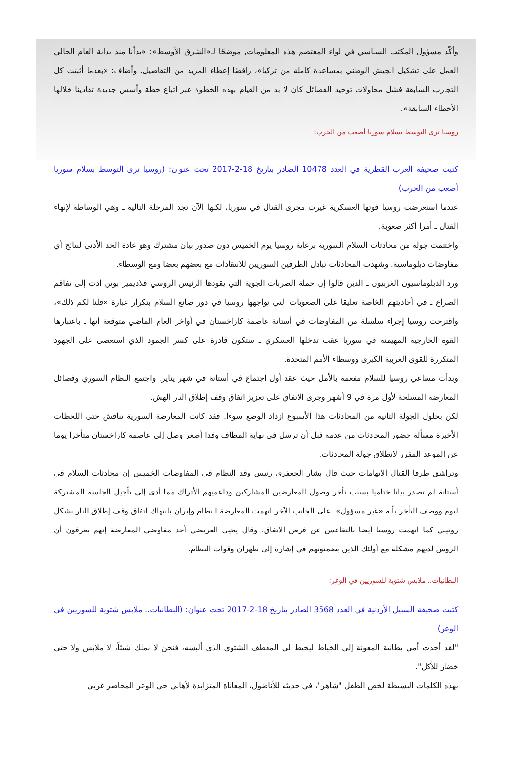وأكّد مسؤول المكتب السياسي في لواء المعتصم هذه المعلومات, موضحًا لـ«الشرق الأوسط»: «بدأنا منذ بداية العام الحالي العمل على تشكيل الجيش الوطني بمساعدة كاملة من تركيا»، رافضًا إعطاء المزيد من التفاصيل. وأضاف: «بعدما أثبتت كل التجارب السابقة فشل محاولات توحيد الفصائل كان لا بد من القيام بهذه الخطوة عبر اتباع خطة وأسس جديدة تفادينا خلالها الأخطاء السابقة».
روسيا ترى التوسط بسلام سوريا أصعب من الحرب:
كتبت صحيفة العرب القطرية في العدد 10478 الصادر بتاريخ 18-2-2017 تحت عنوان: (روسيا ترى التوسط بسلام سوريا أصعب من الحرب)
عندما استعرضت روسيا قوتها العسكرية غيرت مجرى القتال في سوريا، لكنها الآن تجد المرحلة التالية ـ وهي الوساطة لإنهاء القتال ـ أمرا أكثر صعوبة.
واختتمت جولة من محادثات السلام السورية برعاية روسيا يوم الخميس دون صدور بيان مشترك وهو عادة الحد الأدنى لنتائج أي مفاوضات دبلوماسية. وشهدت المحادثات تبادل الطرفين السوريين للانتقادات مع بعضهم بعضا ومع الوسطاء.
ورد الدبلوماسيون الغربيون ـ الذين قالوا إن حملة الضربات الجوية التي يقودها الرئيس الروسي فلاديمير بوتن أدت إلى تفاقم الصراع ـ في أحاديثهم الخاصة تعليقا على الصعوبات التي تواجهها روسيا في دور صانع السلام بتكرار عبارة «قلنا لكم ذلك»، واقترحت روسيا إجراء سلسلة من المفاوضات في أستانة عاصمة كازاخستان في أواخر العام الماضي متوقعة أنها ـ باعتبارها القوة الخارجية المهيمنة في سوريا عقب تدخلها العسكري ـ ستكون قادرة على كسر الجمود الذي استعصى على الجهود المتكررة للقوى الغربية الكبرى ووسطاء الأمم المتحدة.
وبدأت مساعي روسيا للسلام مفعمة بالأمل حيث عقد أول اجتماع في أستانة في شهر يناير. واجتمع النظام السوري وفصائل المعارضة المسلحة لأول مرة في 9 أشهر وجرى الاتفاق على تعزيز اتفاق وقف إطلاق النار الهش.
لكن بحلول الجولة الثانية من المحادثات هذا الأسبوع ازداد الوضع سوءا. فقد كانت المعارضة السورية تناقش حتى اللحظات الأخيرة مسألة حضور المحادثات من عدمه قبل أن ترسل في نهاية المطاف وفدا أصغر وصل إلى عاصمة كازاخستان متأخرا يوما عن الموعد المقرر لانطلاق جولة المحادثات.
وتراشق طرفا القتال الاتهامات حيث قال بشار الجعفري رئيس وفد النظام في المفاوضات الخميس إن محادثات السلام في أستانة لم تصدر بيانا ختاميا بسبب تأخر وصول المعارضين المشاركين وداعميهم الأتراك مما أدى إلى تأجيل الجلسة المشتركة ليوم ووصف التأخر بأنه «غير مسؤول». على الجانب الآخر اتهمت المعارضة النظام وإيران بانتهاك اتفاق وقف إطلاق النار بشكل روتيني كما اتهمت روسيا أيضا بالتقاعس عن فرض الاتفاق، وقال يحيى العريضي أحد مفاوضي المعارضة إنهم يعرفون أن الروس لديهم مشكلة مع أولئك الذين يضمنونهم في إشارة إلى طهران وقوات النظام.
البطانيات.. ملابس شتوية للسوريين في الوعر:
كتبت صحيفة السبيل الأردنية في العدد 3568 الصادر بتاريخ 18-2-2017 تحت عنوان: (البطانيات.. ملابس شتوية للسوريين في الوعر)
"لقد أخذت أمي بطانية المعونة إلى الخياط ليخيط لي المعطف الشتوي الذي ألبسه، فنحن لا نملك شيئاً، لا ملابس ولا حتى خضار للأكل".
بهذه الكلمات البسيطة لخص الطفل "شاهر"، في حديثه للأناضول، المعاناة المتزايدة لأهالي حي الوعر المحاصر غربي